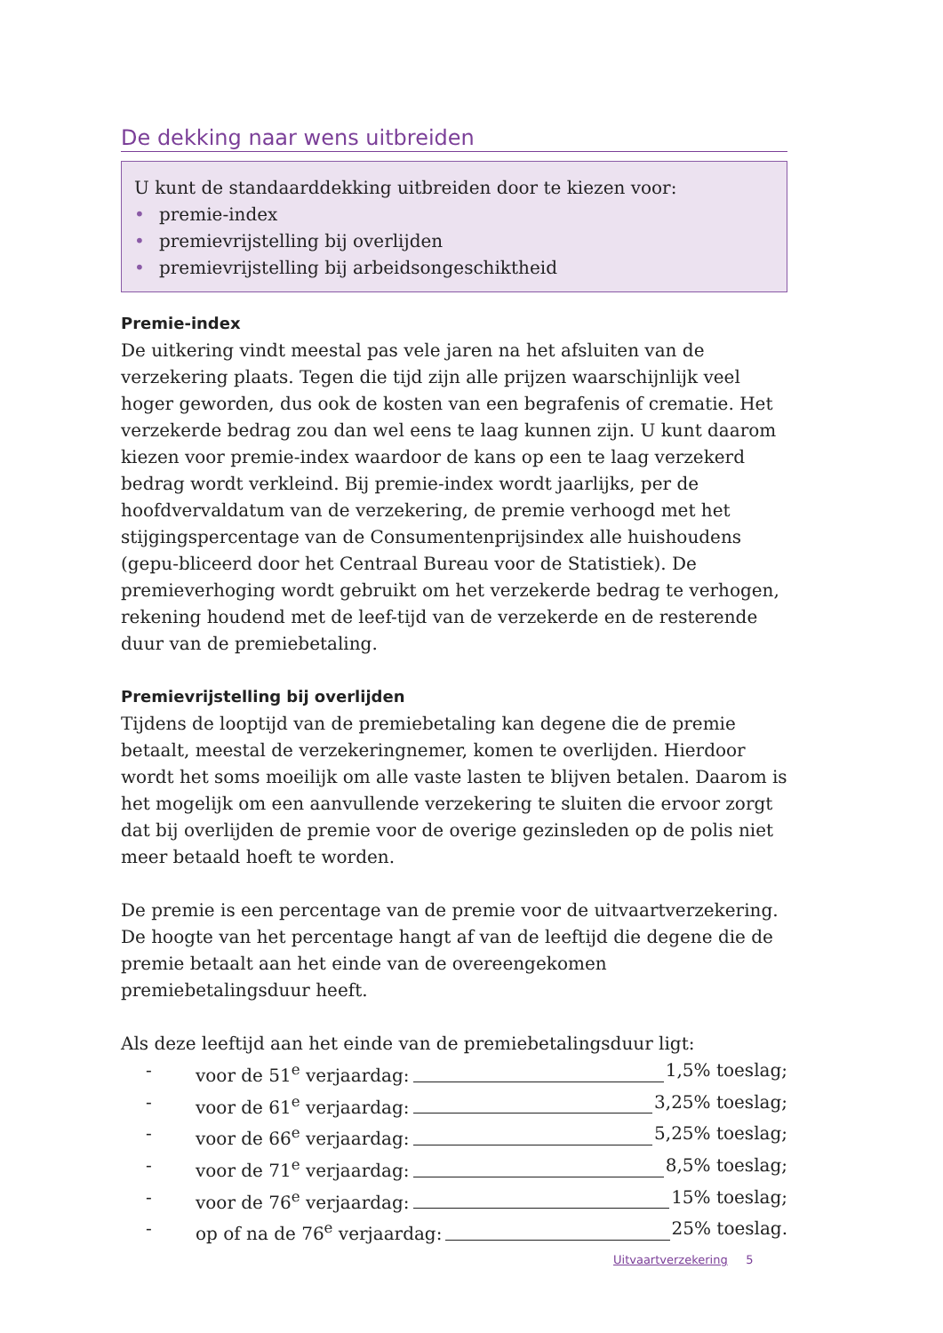De dekking naar wens uitbreiden
U kunt de standaarddekking uitbreiden door te kiezen voor:
• premie-index
• premievrijstelling bij overlijden
• premievrijstelling bij arbeidsongeschiktheid
Premie-index
De uitkering vindt meestal pas vele jaren na het afsluiten van de verzekering plaats. Tegen die tijd zijn alle prijzen waarschijnlijk veel hoger geworden, dus ook de kosten van een begrafenis of crematie. Het verzekerde bedrag zou dan wel eens te laag kunnen zijn. U kunt daarom kiezen voor premie-index waardoor de kans op een te laag verzekerd bedrag wordt verkleind. Bij premie-index wordt jaarlijks, per de hoofdvervaldatum van de verzekering, de premie verhoogd met het stijgingspercentage van de Consumentenprijsindex alle huishoudens (gepu-bliceerd door het Centraal Bureau voor de Statistiek). De premieverhoging wordt gebruikt om het verzekerde bedrag te verhogen, rekening houdend met de leef-tijd van de verzekerde en de resterende duur van de premiebetaling.
Premievrijstelling bij overlijden
Tijdens de looptijd van de premiebetaling kan degene die de premie betaalt, meestal de verzekeringnemer, komen te overlijden. Hierdoor wordt het soms moeilijk om alle vaste lasten te blijven betalen. Daarom is het mogelijk om een aanvullende verzekering te sluiten die ervoor zorgt dat bij overlijden de premie voor de overige gezinsleden op de polis niet meer betaald hoeft te worden.
De premie is een percentage van de premie voor de uitvaartverzekering. De hoogte van het percentage hangt af van de leeftijd die degene die de premie betaalt aan het einde van de overeengekomen premiebetalingsduur heeft.
Als deze leeftijd aan het einde van de premiebetalingsduur ligt:
- voor de 51<sup>e</sup> verjaardag: 1,5% toeslag;
- voor de 61<sup>e</sup> verjaardag: 3,25% toeslag;
- voor de 66<sup>e</sup> verjaardag: 5,25% toeslag;
- voor de 71<sup>e</sup> verjaardag: 8,5% toeslag;
- voor de 76<sup>e</sup> verjaardag: 15% toeslag;
- op of na de 76<sup>e</sup> verjaardag: 25% toeslag.
Uitvaartverzekering 5